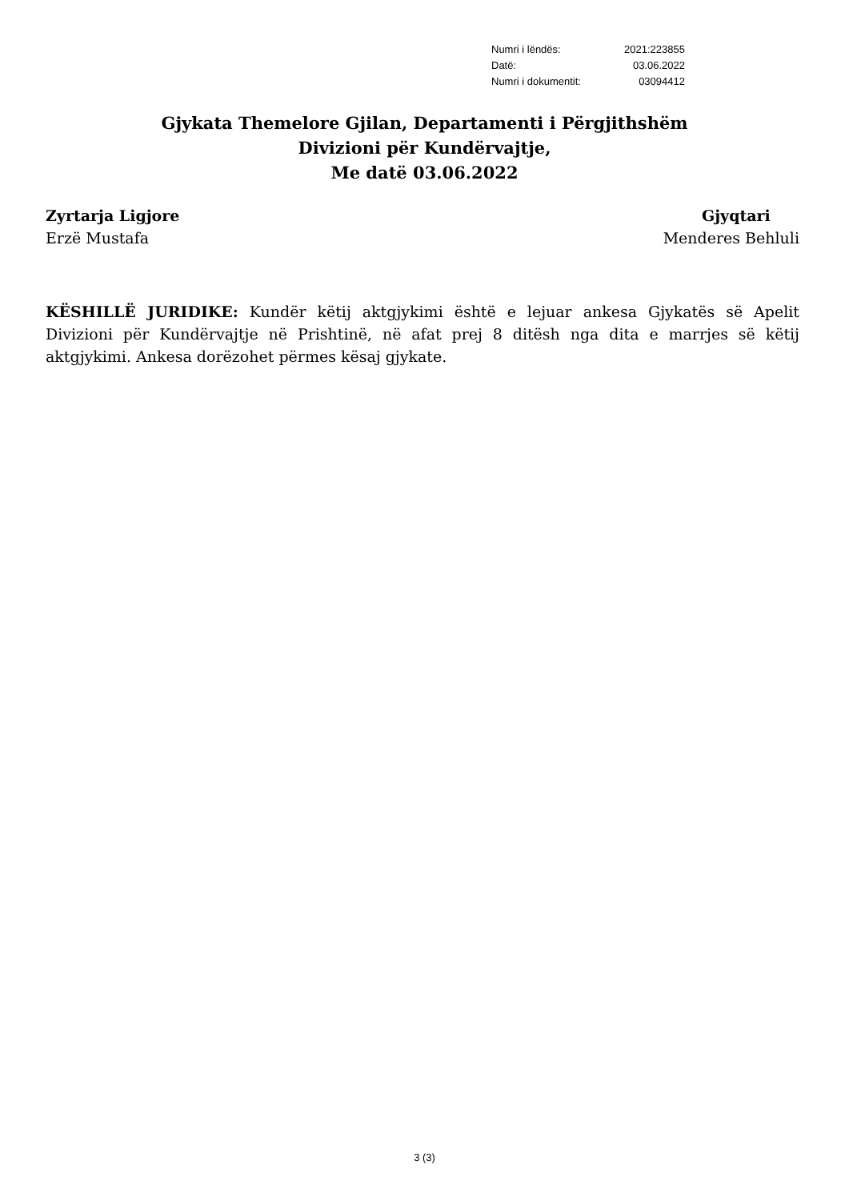| Numri i lëndës: | 2021:223855 |
| Datë: | 03.06.2022 |
| Numri i dokumentit: | 03094412 |
Gjykata Themelore Gjilan, Departamenti i Përgjithshëm
Divizioni për Kundërvajtje,
Me datë 03.06.2022
Zyrtarja Ligjore
Erzë Mustafa
Gjyqtari
Menderes Behluli
KËSHILLË JURIDIKE: Kundër këtij aktgjykimi është e lejuar ankesa Gjykatës së Apelit Divizioni për Kundërvajtje në Prishtinë, në afat prej 8 ditësh nga dita e marrjes së këtij aktgjykimi. Ankesa dorëzohet përmes kësaj gjykate.
3 (3)